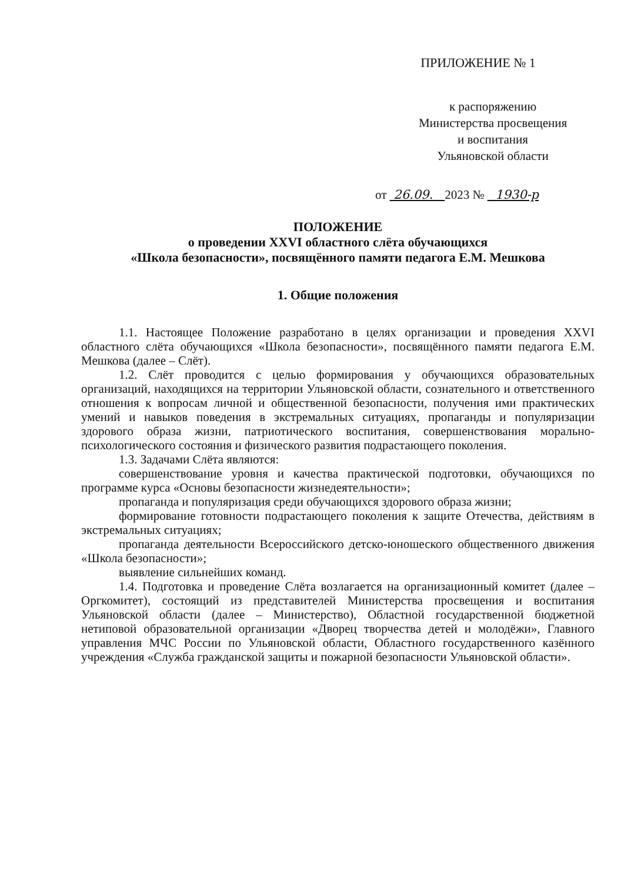ПРИЛОЖЕНИЕ № 1
к распоряжению
Министерства просвещения
и воспитания
Ульяновской области
от 26.09. 2023 № 1930-р
ПОЛОЖЕНИЕ
о проведении XXVI областного слёта обучающихся
«Школа безопасности», посвящённого памяти педагога Е.М. Мешкова
1. Общие положения
1.1. Настоящее Положение разработано в целях организации и проведения XXVI областного слёта обучающихся «Школа безопасности», посвящённого памяти педагога Е.М. Мешкова (далее – Слёт).
1.2. Слёт проводится с целью формирования у обучающихся образовательных организаций, находящихся на территории Ульяновской области, сознательного и ответственного отношения к вопросам личной и общественной безопасности, получения ими практических умений и навыков поведения в экстремальных ситуациях, пропаганды и популяризации здорового образа жизни, патриотического воспитания, совершенствования морально-психологического состояния и физического развития подрастающего поколения.
1.3. Задачами Слёта являются:
совершенствование уровня и качества практической подготовки, обучающихся по программе курса «Основы безопасности жизнедеятельности»;
пропаганда и популяризация среди обучающихся здорового образа жизни;
формирование готовности подрастающего поколения к защите Отечества, действиям в экстремальных ситуациях;
пропаганда деятельности Всероссийского детско-юношеского общественного движения «Школа безопасности»;
выявление сильнейших команд.
1.4. Подготовка и проведение Слёта возлагается на организационный комитет (далее – Оргкомитет), состоящий из представителей Министерства просвещения и воспитания Ульяновской области (далее – Министерство), Областной государственной бюджетной нетиповой образовательной организации «Дворец творчества детей и молодёжи», Главного управления МЧС России по Ульяновской области, Областного государственного казённого учреждения «Служба гражданской защиты и пожарной безопасности Ульяновской области».